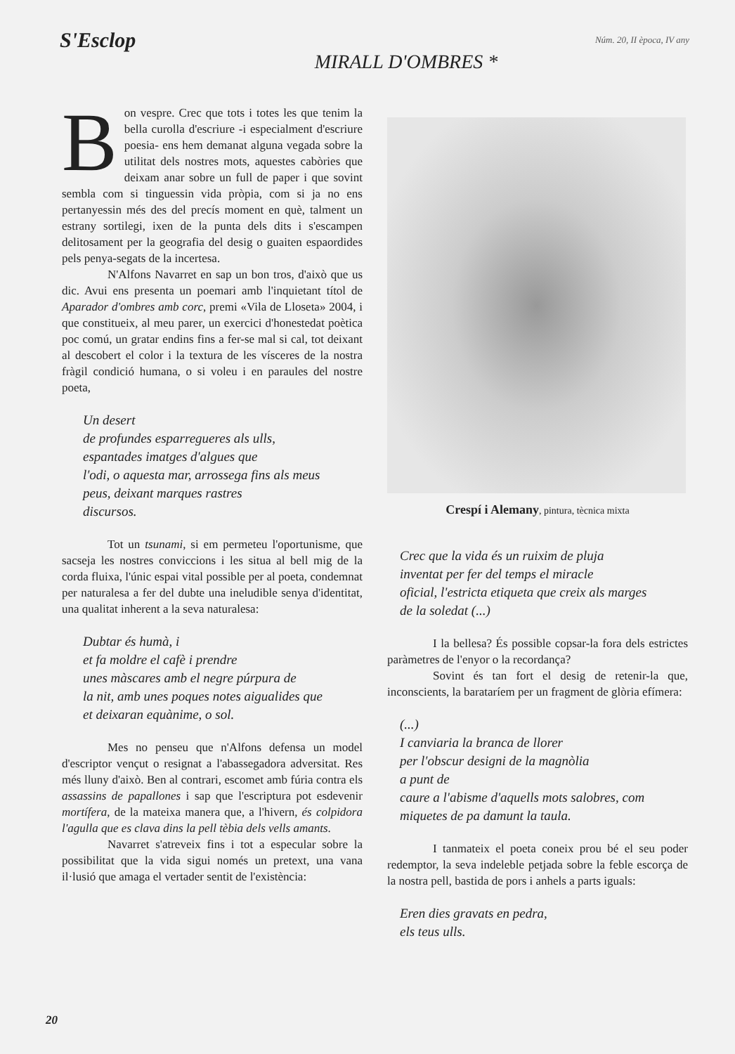S'Esclop Núm. 20, II època, IV any
MIRALL D'OMBRES *
Bon vespre. Crec que tots i totes les que tenim la bella curolla d'escriure -i especialment d'escriure poesia- ens hem demanat alguna vegada sobre la utilitat dels nostres mots, aquestes cabòries que deixam anar sobre un full de paper i que sovint sembla com si tinguessin vida pròpia, com si ja no ens pertanyessin més des del precís moment en què, talment un estrany sortilegi, ixen de la punta dels dits i s'escampen delitosament per la geografia del desig o guaiten espaordides pels penya-segats de la incertesa.
N'Alfons Navarret en sap un bon tros, d'això que us dic. Avui ens presenta un poemari amb l'inquietant títol de Aparador d'ombres amb corc, premi «Vila de Lloseta» 2004, i que constitueix, al meu parer, un exercici d'honestedat poètica poc comú, un gratar endins fins a fer-se mal si cal, tot deixant al descobert el color i la textura de les vísceres de la nostra fràgil condició humana, o si voleu i en paraules del nostre poeta,
Un desert
de profundes esparregueres als ulls,
espantades imatges d'algues que
l'odi, o aquesta mar, arrossega fins als meus
peus, deixant marques rastres
discursos.
Tot un tsunami, si em permeteu l'oportunisme, que sacseja les nostres conviccions i les situa al bell mig de la corda fluixa, l'únic espai vital possible per al poeta, condemnat per naturalesa a fer del dubte una ineludible senya d'identitat, una qualitat inherent a la seva naturalesa:
Dubtar és humà, i
et fa moldre el cafè i prendre
unes màscares amb el negre púrpura de
la nit, amb unes poques notes aigualides que
et deixaran equànime, o sol.
Mes no penseu que n'Alfons defensa un model d'escriptor vençut o resignat a l'abassegadora adversitat. Res més lluny d'això. Ben al contrari, escomet amb fúria contra els assassins de papallones i sap que l'escriptura pot esdevenir mortífera, de la mateixa manera que, a l'hivern, és colpidora l'agulla que es clava dins la pell tèbia dels vells amants.
Navarret s'atreveix fins i tot a especular sobre la possibilitat que la vida sigui només un pretext, una vana il·lusió que amaga el vertader sentit de l'existència:
Crespí i Alemany, pintura, tècnica mixta
Crec que la vida és un ruixim de pluja
inventat per fer del temps el miracle
oficial, l'estricta etiqueta que creix als marges
de la soledat (...)
I la bellesa? És possible copsar-la fora dels estrictes paràmetres de l'enyor o la recordança?
Sovint és tan fort el desig de retenir-la que, inconscients, la barataríem per un fragment de glòria efímera:
(...)
I canviaria la branca de llorer
per l'obscur designi de la magnòlia
a punt de
caure a l'abisme d'aquells mots salobres, com
miquetes de pa damunt la taula.
I tanmateix el poeta coneix prou bé el seu poder redemptor, la seva indeleble petjada sobre la feble escorça de la nostra pell, bastida de pors i anhels a parts iguals:
Eren dies gravats en pedra,
els teus ulls.
20